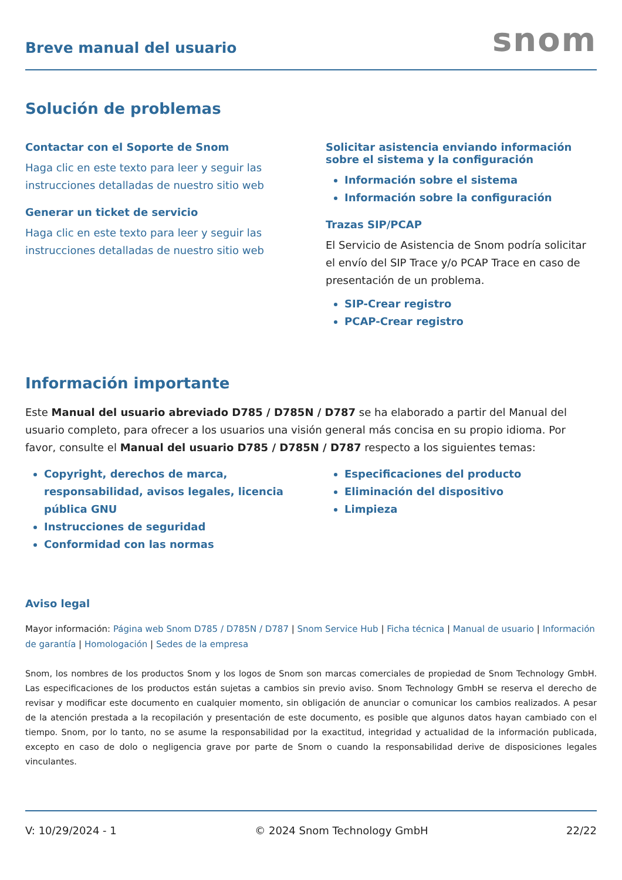Breve manual del usuario
snom
Solución de problemas
Contactar con el Soporte de Snom
Haga clic en este texto para leer y seguir las instrucciones detalladas de nuestro sitio web
Generar un ticket de servicio
Haga clic en este texto para leer y seguir las instrucciones detalladas de nuestro sitio web
Solicitar asistencia enviando información sobre el sistema y la configuración
Información sobre el sistema
Información sobre la configuración
Trazas SIP/PCAP
El Servicio de Asistencia de Snom podría solicitar el envío del SIP Trace y/o PCAP Trace en caso de presentación de un problema.
SIP-Crear registro
PCAP-Crear registro
Información importante
Este Manual del usuario abreviado D785 / D785N / D787 se ha elaborado a partir del Manual del usuario completo, para ofrecer a los usuarios una visión general más concisa en su propio idioma. Por favor, consulte el Manual del usuario D785 / D785N / D787 respecto a los siguientes temas:
Copyright, derechos de marca, responsabilidad, avisos legales, licencia pública GNU
Instrucciones de seguridad
Conformidad con las normas
Especificaciones del producto
Eliminación del dispositivo
Limpieza
Aviso legal
Mayor información: Página web Snom D785 / D785N / D787 | Snom Service Hub | Ficha técnica | Manual de usuario | Información de garantía | Homologación | Sedes de la empresa
Snom, los nombres de los productos Snom y los logos de Snom son marcas comerciales de propiedad de Snom Technology GmbH. Las especificaciones de los productos están sujetas a cambios sin previo aviso. Snom Technology GmbH se reserva el derecho de revisar y modificar este documento en cualquier momento, sin obligación de anunciar o comunicar los cambios realizados. A pesar de la atención prestada a la recopilación y presentación de este documento, es posible que algunos datos hayan cambiado con el tiempo. Snom, por lo tanto, no se asume la responsabilidad por la exactitud, integridad y actualidad de la información publicada, excepto en caso de dolo o negligencia grave por parte de Snom o cuando la responsabilidad derive de disposiciones legales vinculantes.
V: 10/29/2024 - 1 © 2024 Snom Technology GmbH 22/22